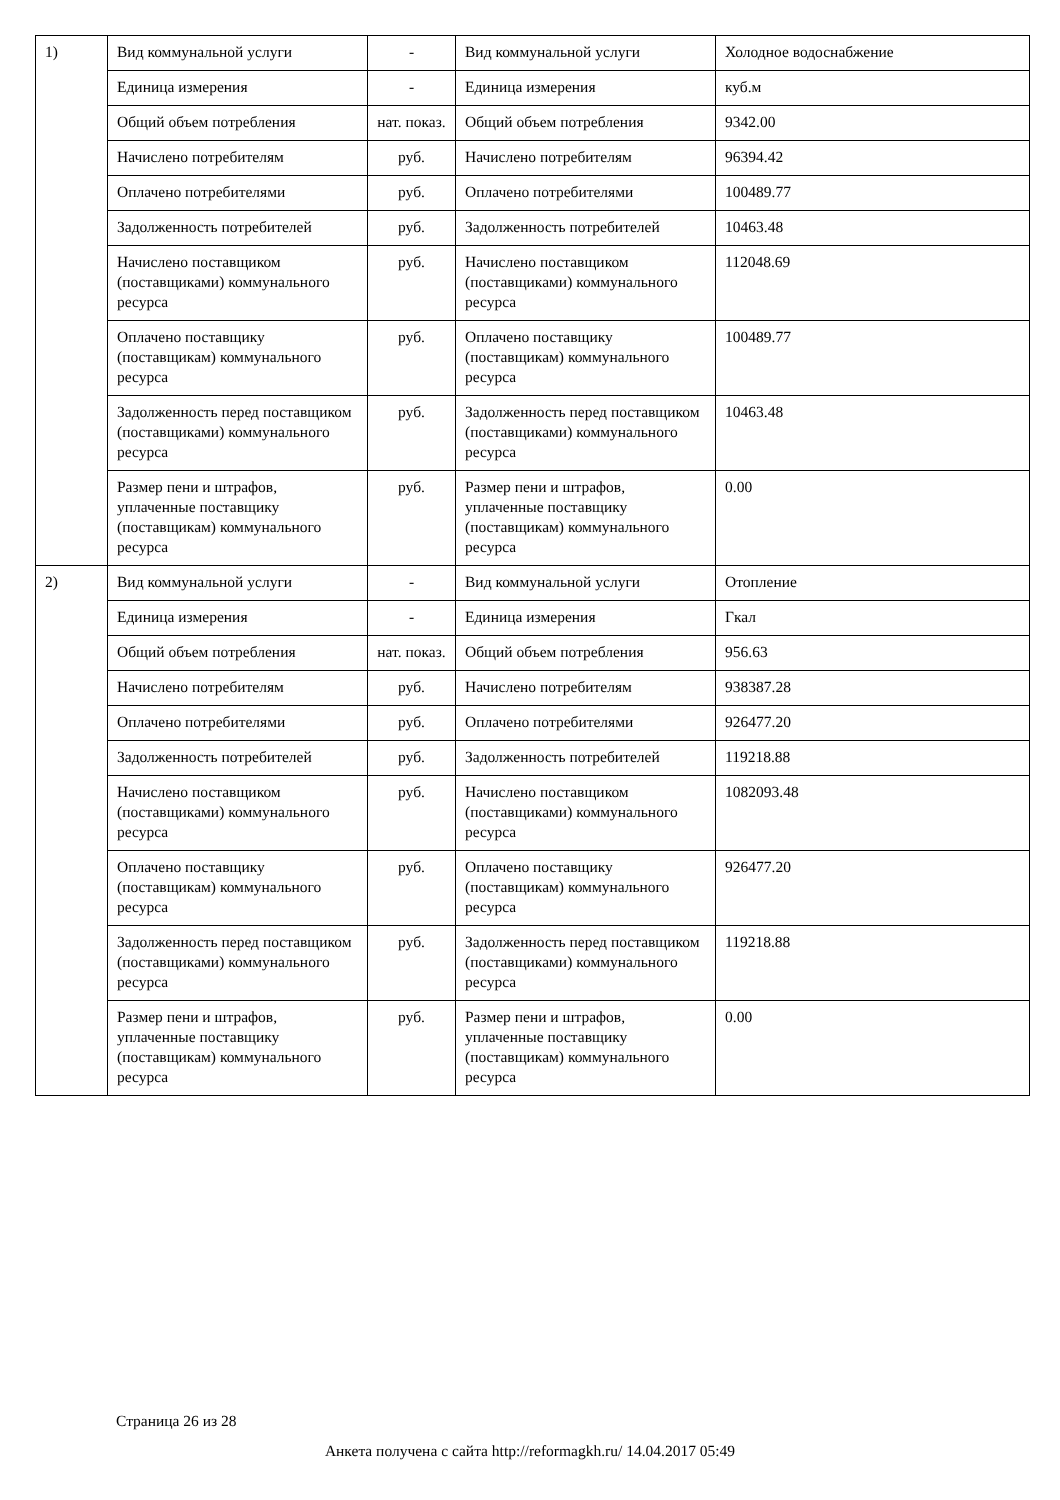| 1) | Вид коммунальной услуги | - | Вид коммунальной услуги | Холодное водоснабжение |
| | Единица измерения | - | Единица измерения | куб.м |
| | Общий объем потребления | нат. показ. | Общий объем потребления | 9342.00 |
| | Начислено потребителям | руб. | Начислено потребителям | 96394.42 |
| | Оплачено потребителями | руб. | Оплачено потребителями | 100489.77 |
| | Задолженность потребителей | руб. | Задолженность потребителей | 10463.48 |
| | Начислено поставщиком (поставщиками) коммунального ресурса | руб. | Начислено поставщиком (поставщиками) коммунального ресурса | 112048.69 |
| | Оплачено поставщику (поставщикам) коммунального ресурса | руб. | Оплачено поставщику (поставщикам) коммунального ресурса | 100489.77 |
| | Задолженность перед поставщиком (поставщиками) коммунального ресурса | руб. | Задолженность перед поставщиком (поставщиками) коммунального ресурса | 10463.48 |
| | Размер пени и штрафов, уплаченные поставщику (поставщикам) коммунального ресурса | руб. | Размер пени и штрафов, уплаченные поставщику (поставщикам) коммунального ресурса | 0.00 |
| 2) | Вид коммунальной услуги | - | Вид коммунальной услуги | Отопление |
| | Единица измерения | - | Единица измерения | Гкал |
| | Общий объем потребления | нат. показ. | Общий объем потребления | 956.63 |
| | Начислено потребителям | руб. | Начислено потребителям | 938387.28 |
| | Оплачено потребителями | руб. | Оплачено потребителями | 926477.20 |
| | Задолженность потребителей | руб. | Задолженность потребителей | 119218.88 |
| | Начислено поставщиком (поставщиками) коммунального ресурса | руб. | Начислено поставщиком (поставщиками) коммунального ресурса | 1082093.48 |
| | Оплачено поставщику (поставщикам) коммунального ресурса | руб. | Оплачено поставщику (поставщикам) коммунального ресурса | 926477.20 |
| | Задолженность перед поставщиком (поставщиками) коммунального ресурса | руб. | Задолженность перед поставщиком (поставщиками) коммунального ресурса | 119218.88 |
| | Размер пени и штрафов, уплаченные поставщику (поставщикам) коммунального ресурса | руб. | Размер пени и штрафов, уплаченные поставщику (поставщикам) коммунального ресурса | 0.00 |
Страница 26 из 28
Анкета получена с сайта http://reformagkh.ru/ 14.04.2017 05:49